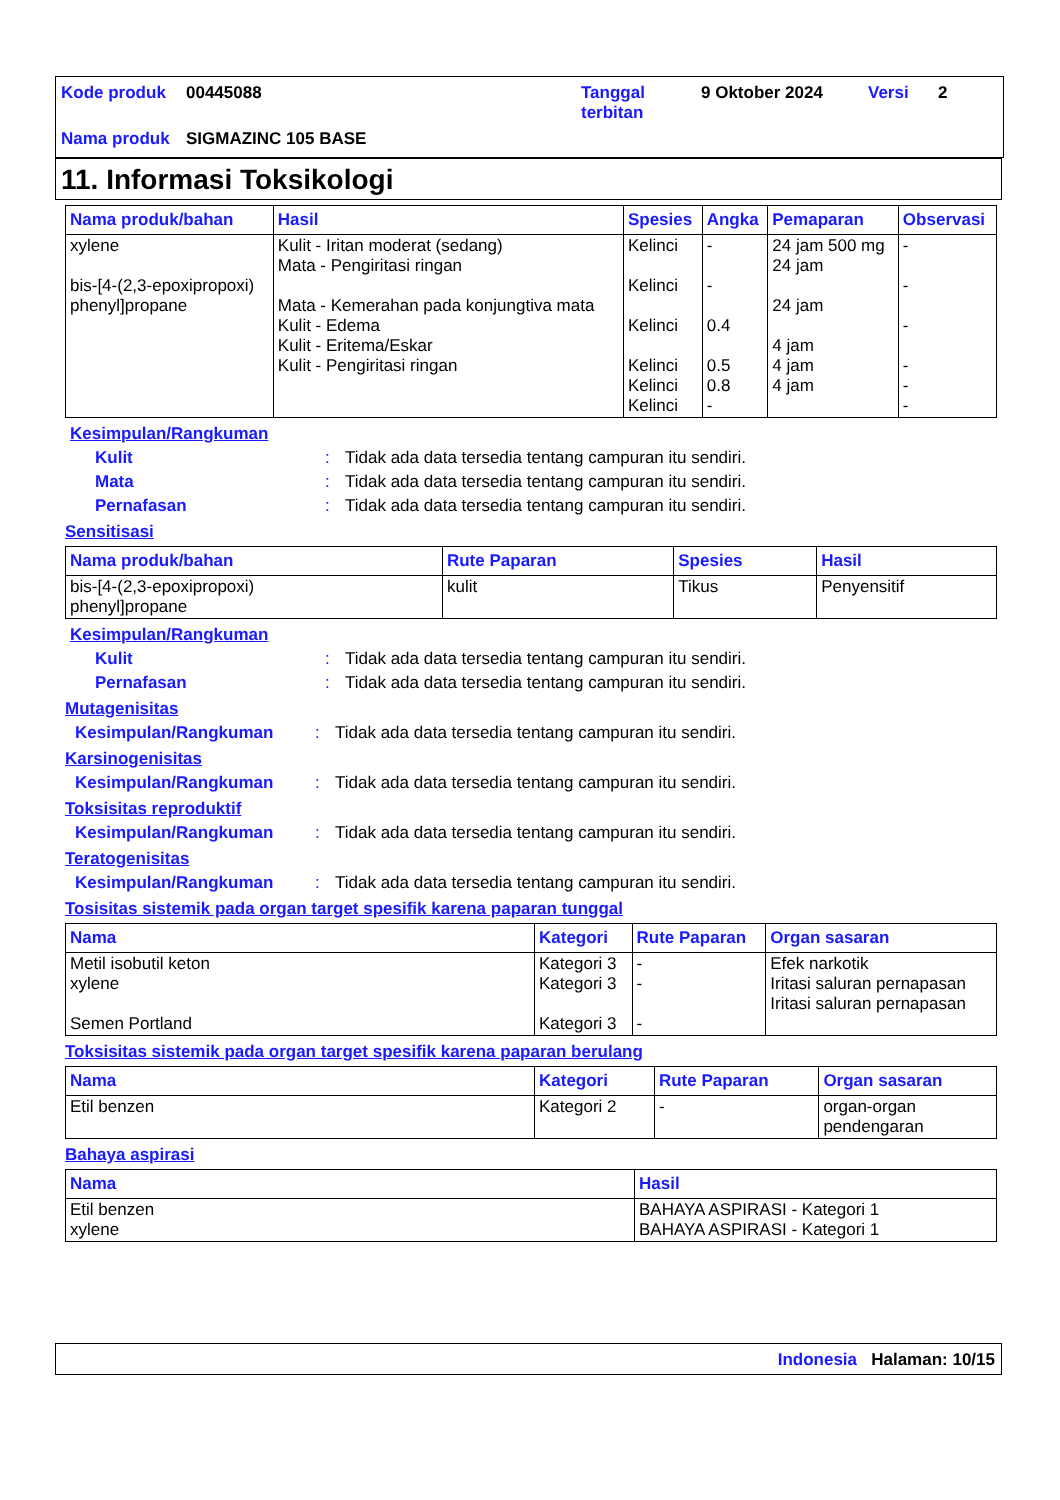Kode produk 00445088 Tanggal
terbitan
9 Oktober 2024 Versi 2
Nama produk SIGMAZINC 105 BASE
11. Informasi Toksikologi
| Nama produk/bahan | Hasil | Spesies | Angka | Pemaparan | Observasi |
| --- | --- | --- | --- | --- | --- |
| xylene bis-[4-(2,3-epoxipropoxi) phenyl]propane | Kulit - Iritan moderat (sedang) Mata - Pengiritasi ringan Mata - Kemerahan pada konjungtiva mata Kulit - Edema Kulit - Eritema/Eskar Kulit - Pengiritasi ringan | Kelinci Kelinci Kelinci Kelinci Kelinci Kelinci | - - 0.4 0.5 0.8 - | 24 jam 500 mg 24 jam 24 jam 4 jam 4 jam 4 jam | - - - - - - |
Kesimpulan/Rangkuman
Kulit : Tidak ada data tersedia tentang campuran itu sendiri.
Mata : Tidak ada data tersedia tentang campuran itu sendiri.
Pernafasan : Tidak ada data tersedia tentang campuran itu sendiri.
Sensitisasi
| Nama produk/bahan | Rute Paparan | Spesies | Hasil |
| --- | --- | --- | --- |
| bis-[4-(2,3-epoxipropoxi) phenyl]propane | kulit | Tikus | Penyensitif |
Kesimpulan/Rangkuman
Kulit : Tidak ada data tersedia tentang campuran itu sendiri.
Pernafasan : Tidak ada data tersedia tentang campuran itu sendiri.
Mutagenisitas
Kesimpulan/Rangkuman : Tidak ada data tersedia tentang campuran itu sendiri.
Karsinogenisitas
Kesimpulan/Rangkuman : Tidak ada data tersedia tentang campuran itu sendiri.
Toksisitas reproduktif
Kesimpulan/Rangkuman : Tidak ada data tersedia tentang campuran itu sendiri.
Teratogenisitas
Kesimpulan/Rangkuman : Tidak ada data tersedia tentang campuran itu sendiri.
Tosisitas sistemik pada organ target spesifik karena paparan tunggal
| Nama | Kategori | Rute Paparan | Organ sasaran |
| --- | --- | --- | --- |
| Metil isobutil keton xylene Semen Portland | Kategori 3 Kategori 3 Kategori 3 | - - - | Efek narkotik Iritasi saluran pernapasan Iritasi saluran pernapasan |
Toksisitas sistemik pada organ target spesifik karena paparan berulang
| Nama | Kategori | Rute Paparan | Organ sasaran |
| --- | --- | --- | --- |
| Etil benzen | Kategori 2 | - | organ-organ pendengaran |
Bahaya aspirasi
| Nama | Hasil |
| --- | --- |
| Etil benzen xylene | BAHAYA ASPIRASI - Kategori 1 BAHAYA ASPIRASI - Kategori 1 |
Indonesia Halaman: 10/15